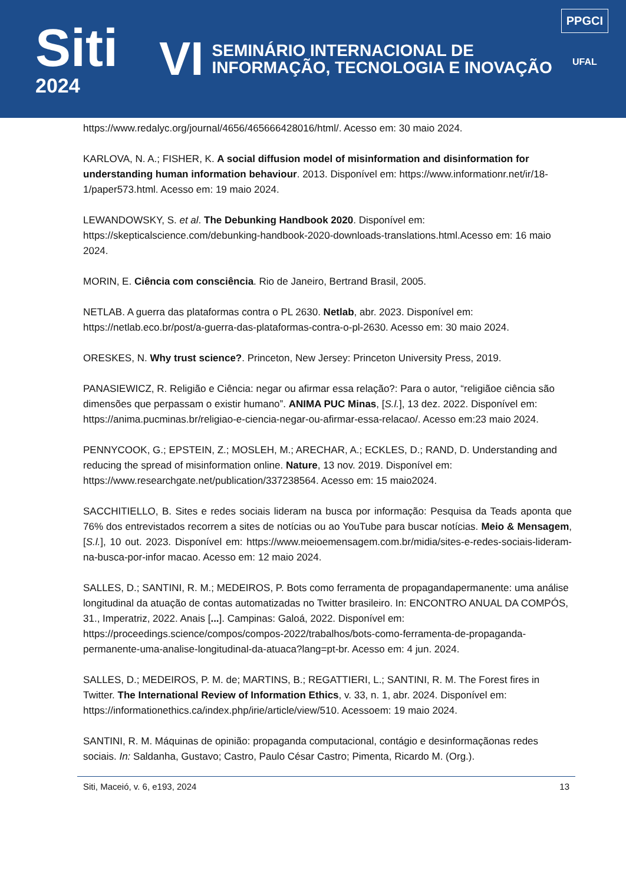Siti
2024
VI SEMINÁRIO INTERNACIONAL DE
INFORMAÇÃO, TECNOLOGIA E INOVAÇÃO
PPGCI
UFAL
https://www.redalyc.org/journal/4656/465666428016/html/. Acesso em: 30 maio 2024.
KARLOVA, N. A.; FISHER, K. A social diffusion model of misinformation and disinformation for understanding human information behaviour. 2013. Disponível em: https://www.informationr.net/ir/18-1/paper573.html. Acesso em: 19 maio 2024.
LEWANDOWSKY, S. et al. The Debunking Handbook 2020. Disponível em: https://skepticalscience.com/debunking-handbook-2020-downloads-translations.html.Acesso em: 16 maio 2024.
MORIN, E. Ciência com consciência. Rio de Janeiro, Bertrand Brasil, 2005.
NETLAB. A guerra das plataformas contra o PL 2630. Netlab, abr. 2023. Disponível em: https://netlab.eco.br/post/a-guerra-das-plataformas-contra-o-pl-2630. Acesso em: 30 maio 2024.
ORESKES, N. Why trust science?. Princeton, New Jersey: Princeton University Press, 2019.
PANASIEWICZ, R. Religião e Ciência: negar ou afirmar essa relação?: Para o autor, “religiãoe ciência são dimensões que perpassam o existir humano”. ANIMA PUC Minas, [S.l.], 13 dez. 2022. Disponível em: https://anima.pucminas.br/religiao-e-ciencia-negar-ou-afirmar-essa-relacao/. Acesso em:23 maio 2024.
PENNYCOOK, G.; EPSTEIN, Z.; MOSLEH, M.; ARECHAR, A.; ECKLES, D.; RAND, D. Understanding and reducing the spread of misinformation online. Nature, 13 nov. 2019. Disponível em: https://www.researchgate.net/publication/337238564. Acesso em: 15 maio2024.
SACCHITIELLO, B. Sites e redes sociais lideram na busca por informação: Pesquisa da Teads aponta que 76% dos entrevistados recorrem a sites de notícias ou ao YouTube para buscar notícias. Meio & Mensagem, [S.l.], 10 out. 2023. Disponível em: https://www.meioemensagem.com.br/midia/sites-e-redes-sociais-lideram-na-busca-por-infor macao. Acesso em: 12 maio 2024.
SALLES, D.; SANTINI, R. M.; MEDEIROS, P. Bots como ferramenta de propagandapermanente: uma análise longitudinal da atuação de contas automatizadas no Twitter brasileiro. In: ENCONTRO ANUAL DA COMPÓS, 31., Imperatriz, 2022. Anais [...]. Campinas: Galoá, 2022. Disponível em: https://proceedings.science/compos/compos-2022/trabalhos/bots-como-ferramenta-de-propaganda-permanente-uma-analise-longitudinal-da-atuaca?lang=pt-br. Acesso em: 4 jun. 2024.
SALLES, D.; MEDEIROS, P. M. de; MARTINS, B.; REGATTIERI, L.; SANTINI, R. M. The Forest fires in Twitter. The International Review of Information Ethics, v. 33, n. 1, abr. 2024. Disponível em: https://informationethics.ca/index.php/irie/article/view/510. Acessoem: 19 maio 2024.
SANTINI, R. M. Máquinas de opinião: propaganda computacional, contágio e desinformaçãonas redes sociais. In: Saldanha, Gustavo; Castro, Paulo César Castro; Pimenta, Ricardo M. (Org.).
Siti, Maceió, v. 6, e193, 2024 13